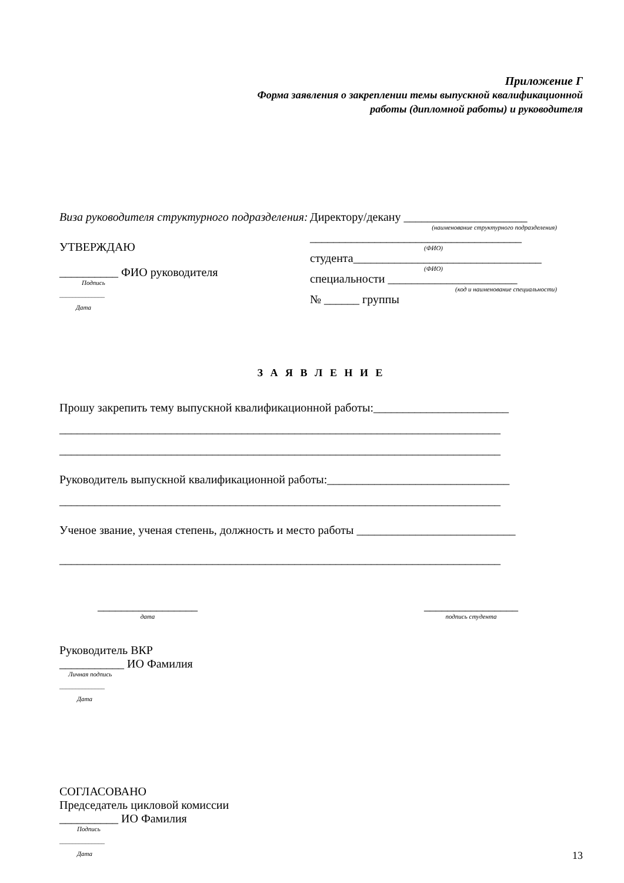Приложение Г
Форма заявления о закреплении темы выпускной квалификационной
работы (дипломной работы) и руководителя
Виза руководителя структурного подразделения:
УТВЕРЖДАЮ
__________ ФИО руководителя
Подпись
______________
Дата
Директору/декану _____________________
(наименование структурного подразделения)
____________________________________
(ФИО)
студента________________________________
(ФИО)
специальности ______________________
(код и наименование специальности)
№ ______ группы
З А Я В Л Е Н И Е
Прошу закрепить тему выпускной квалификационной работы:_______________________
___________________________________________________________________________
___________________________________________________________________________
Руководитель выпускной квалификационной работы:_______________________________
___________________________________________________________________________
Ученое звание, ученая степень, должность и место работы ___________________________
___________________________________________________________________________
_________________
дата
________________
подпись студента
Руководитель ВКР
___________ ИО Фамилия
Личная подпись
______________
Дата
СОГЛАСОВАНО
Председатель цикловой комиссии
__________ ИО Фамилия
Подпись
______________
Дата
13